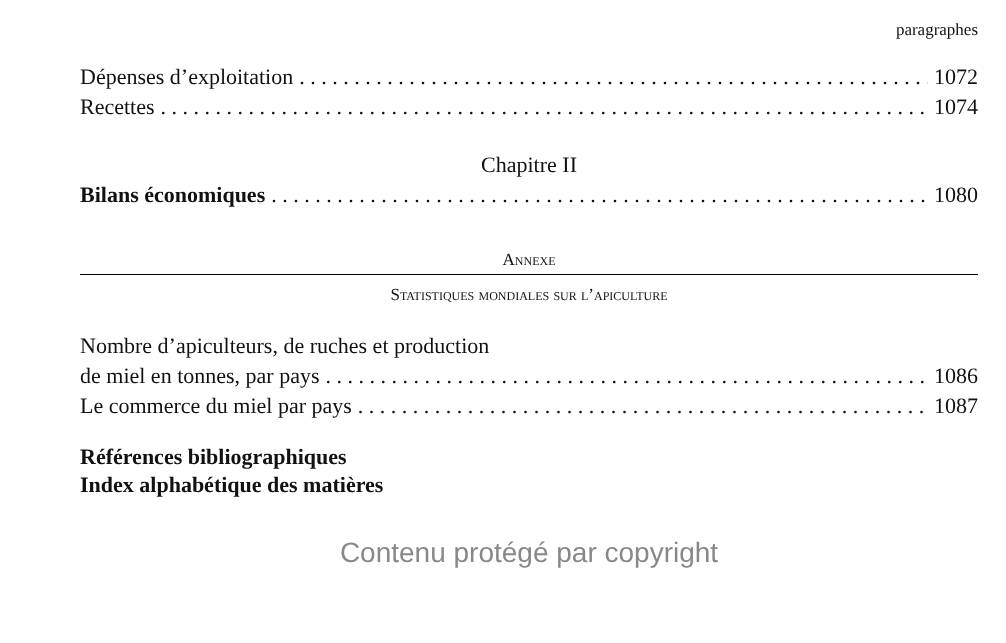paragraphes
Dépenses d’exploitation 1072
Recettes 1074
Chapitre II
Bilans économiques 1080
Annexe
Statistiques mondiales sur l’apiculture
Nombre d’apiculteurs, de ruches et production
de miel en tonnes, par pays 1086
Le commerce du miel par pays 1087
Références bibliographiques
Index alphabétique des matières
Contenu protégé par copyright